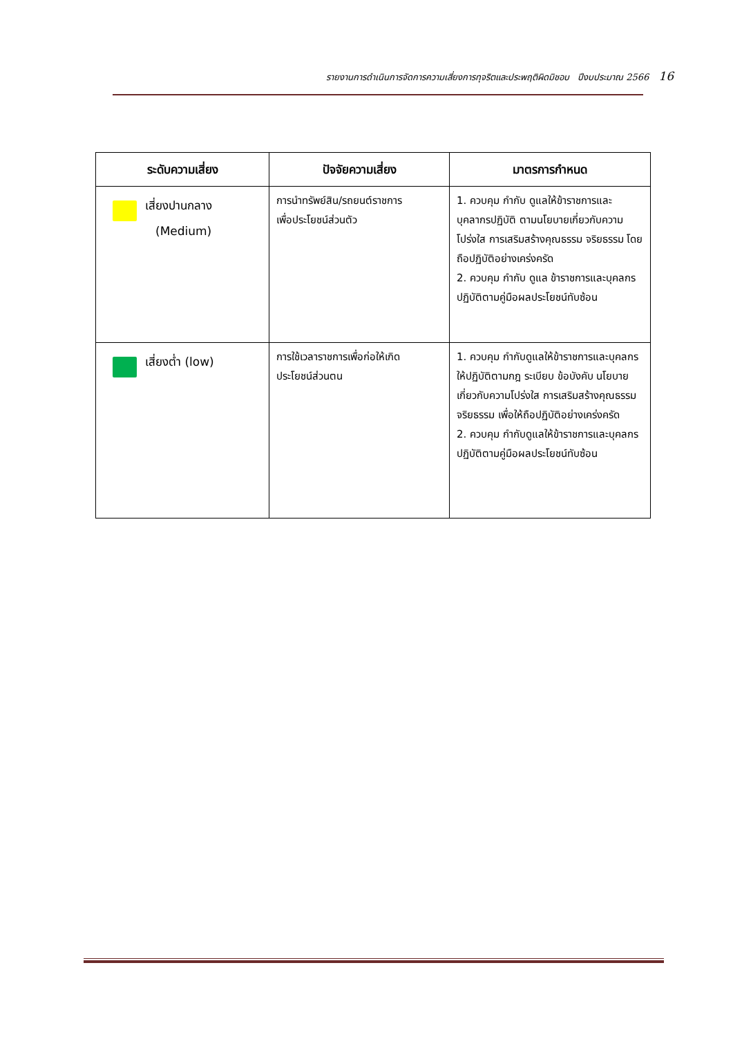รายงานการดำเนินการจัดการความเสี่ยงการทุจริตและประพฤติผิดมิชอบ ปีงบประมาณ 2566 16
| ระดับความเสี่ยง | ปัจจัยความเสี่ยง | มาตรการกำหนด |
| --- | --- | --- |
| เสี่ยงปานกลาง (Medium) | การนำทรัพย์สิน/รถยนต์ราชการ เพื่อประโยชน์ส่วนตัว | 1. ควบคุม กำกับ ดูแลให้ข้าราชการและบุคลากรปฏิบัติ ตามนโยบายเกี่ยวกับความโปร่งใส การเสริมสร้างคุณธรรม จริยธรรม โดยถือปฏิบัติอย่างเคร่งครัด 2. ควบคุม กำกับ ดูแล ข้าราชการและบุคลกร ปฏิบัติตามคู่มือผลประโยชน์ทับซ้อน |
| เสี่ยงต่ำ (low) | การใช้เวลาราชการเพื่อก่อให้เกิด ประโยชน์ส่วนตน | 1. ควบคุม กำกับดูแลให้ข้าราชการและบุคลกร ให้ปฏิบัติตามกฎ ระเบียบ ข้อบังคับ นโยบายเกี่ยวกับความโปร่งใส การเสริมสร้างคุณธรรม จริยธรรม เพื่อให้ถือปฏิบัติอย่างเคร่งครัด 2. ควบคุม กำกับดูแลให้ข้าราชการและบุคลกร ปฏิบัติตามคู่มือผลประโยชน์ทับซ้อน |